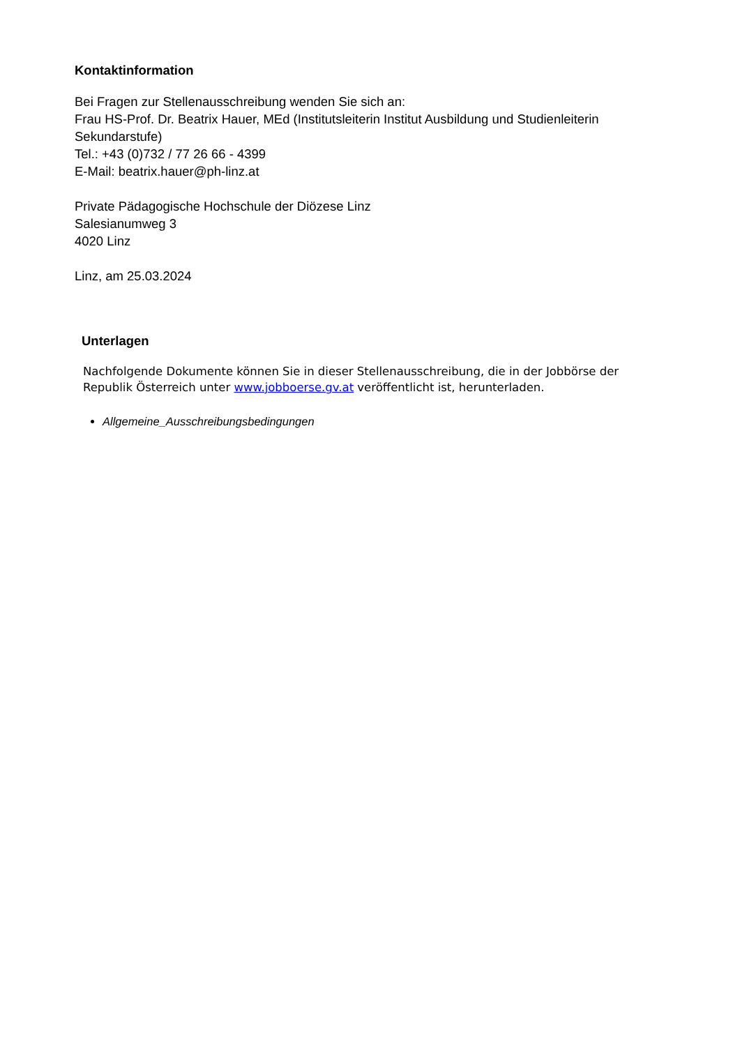Kontaktinformation
Bei Fragen zur Stellenausschreibung wenden Sie sich an:
Frau HS-Prof. Dr. Beatrix Hauer, MEd (Institutsleiterin Institut Ausbildung und Studienleiterin Sekundarstufe)
Tel.: +43 (0)732 / 77 26 66 - 4399
E-Mail: beatrix.hauer@ph-linz.at
Private Pädagogische Hochschule der Diözese Linz
Salesianumweg 3
4020 Linz
Linz, am 25.03.2024
Unterlagen
Nachfolgende Dokumente können Sie in dieser Stellenausschreibung, die in der Jobbörse der Republik Österreich unter www.jobboerse.gv.at veröffentlicht ist, herunterladen.
Allgemeine_Ausschreibungsbedingungen